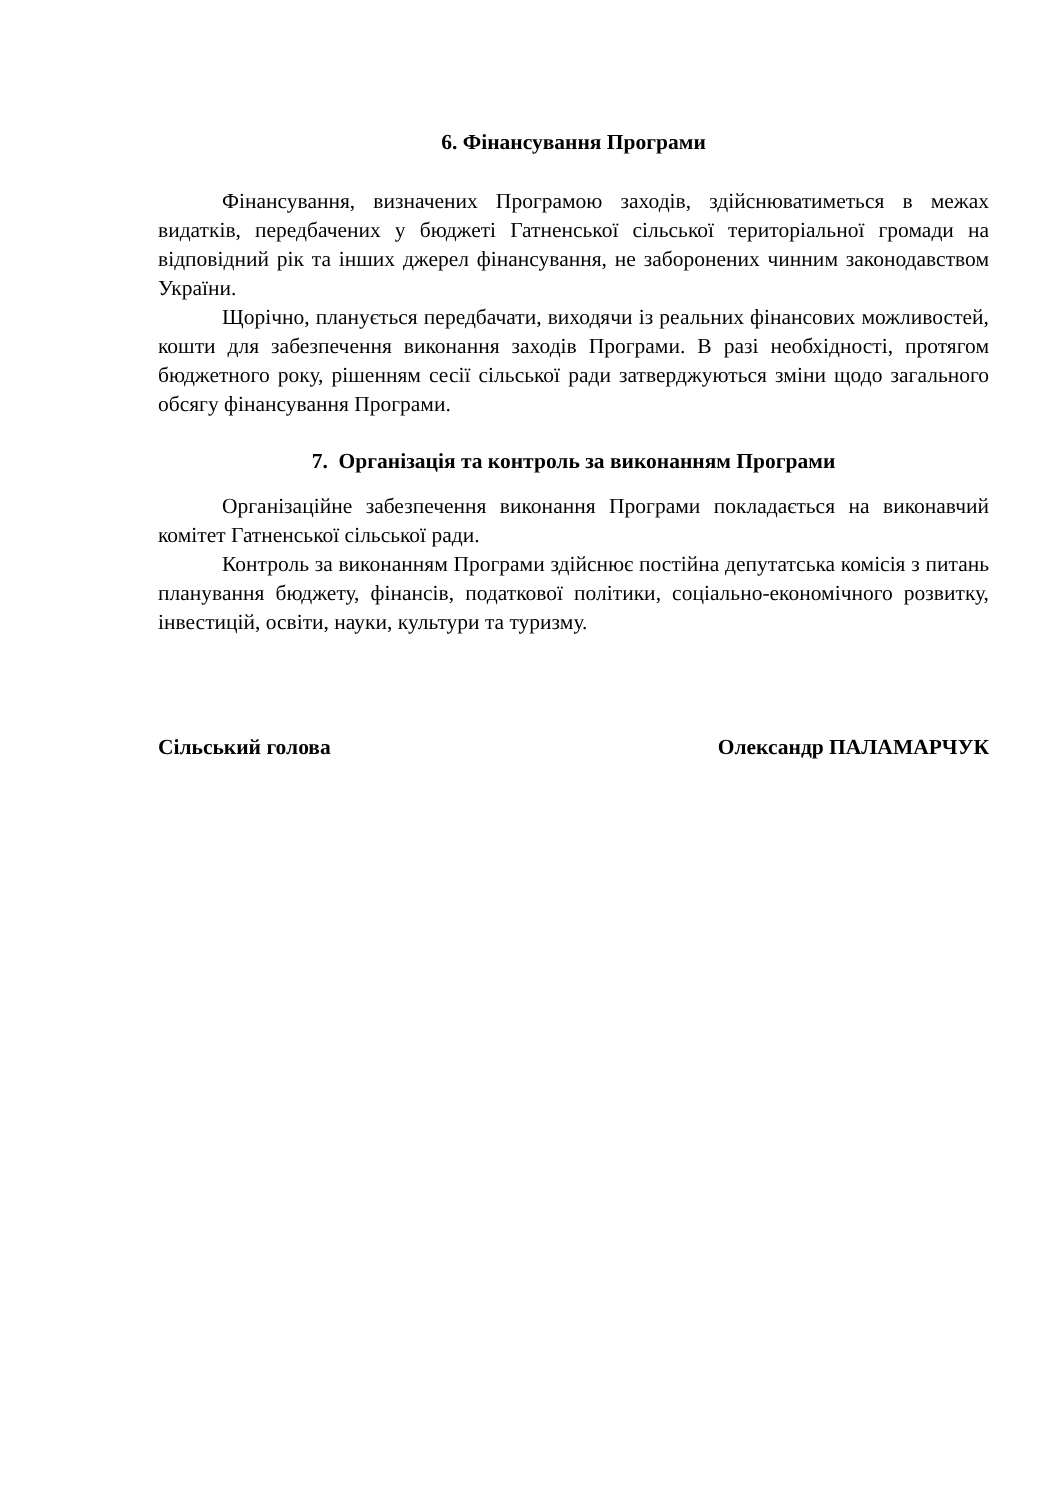6. Фінансування Програми
Фінансування, визначених Програмою заходів, здійснюватиметься в межах видатків, передбачених у бюджеті Гатненської сільської територіальної громади на відповідний рік та інших джерел фінансування, не заборонених чинним законодавством України.
Щорічно, планується передбачати, виходячи із реальних фінансових можливостей, кошти для забезпечення виконання заходів Програми. В разі необхідності, протягом бюджетного року, рішенням сесії сільської ради затверджуються зміни щодо загального обсягу фінансування Програми.
7. Організація та контроль за виконанням Програми
Організаційне забезпечення виконання Програми покладається на виконавчий комітет Гатненської сільської ради.
Контроль за виконанням Програми здійснює постійна депутатська комісія з питань планування бюджету, фінансів, податкової політики, соціально-економічного розвитку, інвестицій, освіти, науки, культури та туризму.
Сільський голова Олександр ПАЛАМАРЧУК